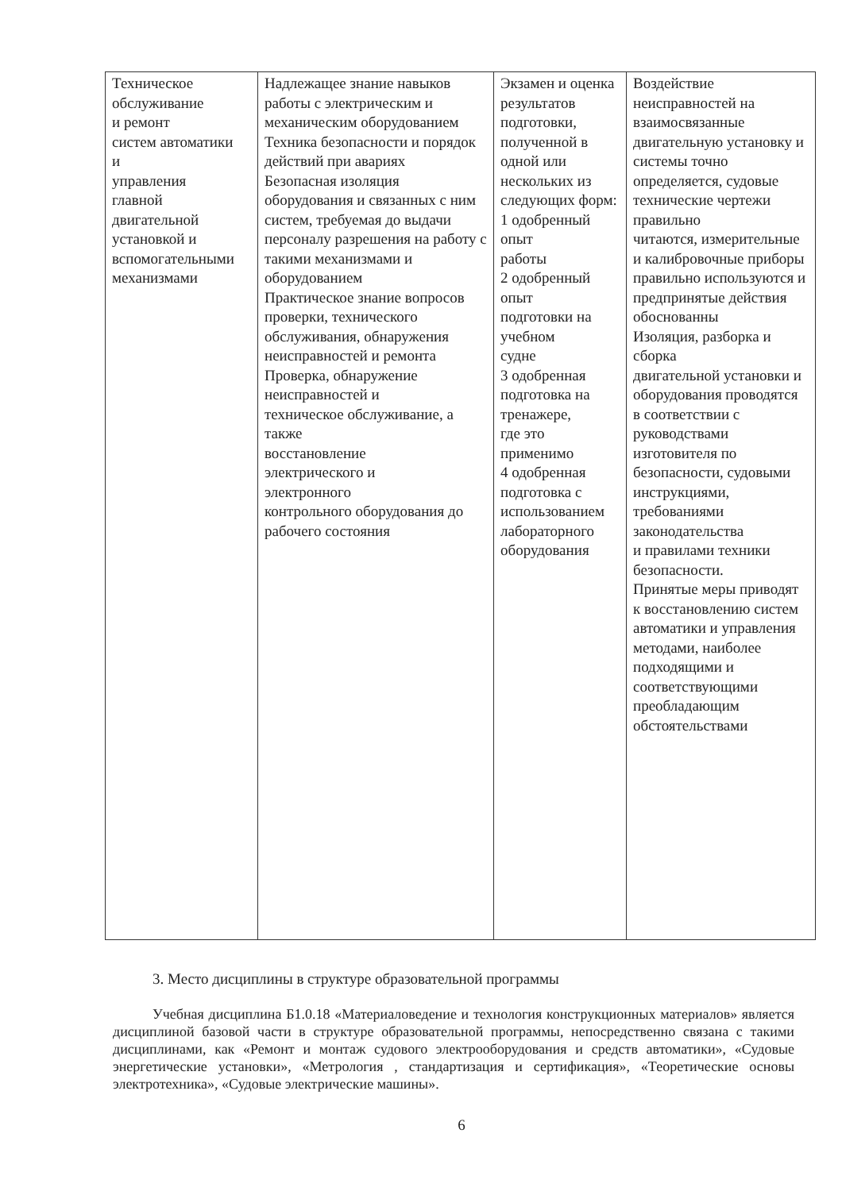| Техническое обслуживание и ремонт систем автоматики и управления главной двигательной установкой и вспомогательными механизмами | Надлежащее знание навыков работы с электрическим и механическим оборудованием Техника безопасности и порядок действий при авариях Безопасная изоляция оборудования и связанных с ним систем, требуемая до выдачи персоналу разрешения на работу с такими механизмами и оборудованием Практическое знание вопросов проверки, технического обслуживания, обнаружения неисправностей и ремонта Проверка, обнаружение неисправностей и техническое обслуживание, а также восстановление электрического и электронного контрольного оборудования до рабочего состояния | Экзамен и оценка результатов подготовки, полученной в одной или нескольких из следующих форм: 1 одобренный опыт работы 2 одобренный опыт подготовки на учебном судне 3 одобренная подготовка на тренажере, где это применимо 4 одобренная подготовка с использованием лабораторного оборудования | Воздействие неисправностей на взаимосвязанные двигательную установку и системы точно определяется, судовые технические чертежи правильно читаются, измерительные и калибровочные приборы правильно используются и предпринятые действия обоснованны Изоляция, разборка и сборка двигательной установки и оборудования проводятся в соответствии с руководствами изготовителя по безопасности, судовыми инструкциями, требованиями законодательства и правилами техники безопасности. Принятые меры приводят к восстановлению систем автоматики и управления методами, наиболее подходящими и соответствующими преобладающим обстоятельствами |
3. Место дисциплины в структуре образовательной программы
Учебная дисциплина Б1.0.18 «Материаловедение и технология конструкционных материалов» является дисциплиной базовой части в структуре образовательной программы, непосредственно связана с такими дисциплинами, как «Ремонт и монтаж судового электрооборудования и средств автоматики», «Судовые энергетические установки», «Метрология , стандартизация и сертификация», «Теоретические основы электротехника», «Судовые электрические машины».
6